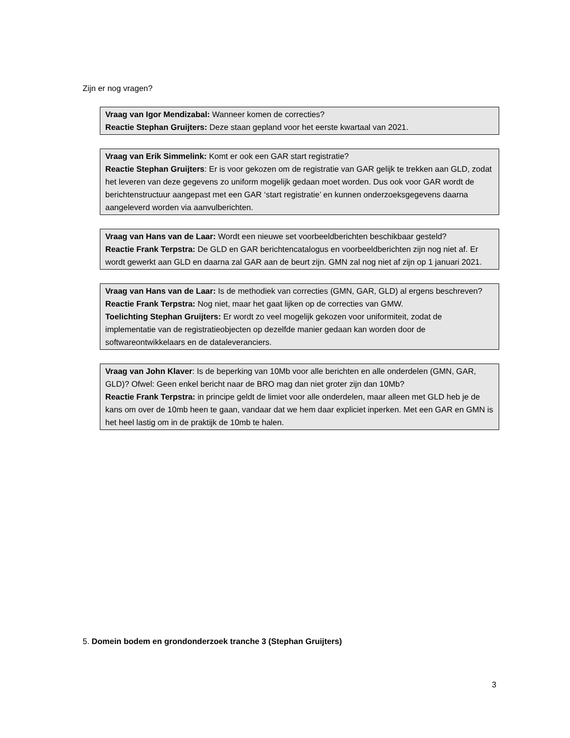Zijn er nog vragen?
Vraag van Igor Mendizabal: Wanneer komen de correcties?
Reactie Stephan Gruijters: Deze staan gepland voor het eerste kwartaal van 2021.
Vraag van Erik Simmelink: Komt er ook een GAR start registratie?
Reactie Stephan Gruijters: Er is voor gekozen om de registratie van GAR gelijk te trekken aan GLD, zodat het leveren van deze gegevens zo uniform mogelijk gedaan moet worden. Dus ook voor GAR wordt de berichtenstructuur aangepast met een GAR ‘start registratie’ en kunnen onderzoeksgegevens daarna aangeleverd worden via aanvulberichten.
Vraag van Hans van de Laar: Wordt een nieuwe set voorbeeldberichten beschikbaar gesteld?
Reactie Frank Terpstra: De GLD en GAR berichtencatalogus en voorbeeldberichten zijn nog niet af. Er wordt gewerkt aan GLD en daarna zal GAR aan de beurt zijn. GMN zal nog niet af zijn op 1 januari 2021.
Vraag van Hans van de Laar: Is de methodiek van correcties (GMN, GAR, GLD) al ergens beschreven?
Reactie Frank Terpstra: Nog niet, maar het gaat lijken op de correcties van GMW.
Toelichting Stephan Gruijters: Er wordt zo veel mogelijk gekozen voor uniformiteit, zodat de implementatie van de registratieobjecten op dezelfde manier gedaan kan worden door de softwareontwikkelaars en de dataleveranciers.
Vraag van John Klaver: Is de beperking van 10Mb voor alle berichten en alle onderdelen (GMN, GAR, GLD)? Ofwel: Geen enkel bericht naar de BRO mag dan niet groter zijn dan 10Mb?
Reactie Frank Terpstra: in principe geldt de limiet voor alle onderdelen, maar alleen met GLD heb je de kans om over de 10mb heen te gaan, vandaar dat we hem daar expliciet inperken. Met een GAR en GMN is het heel lastig om in de praktijk de 10mb te halen.
5. Domein bodem en grondonderzoek tranche 3 (Stephan Gruijters)
3